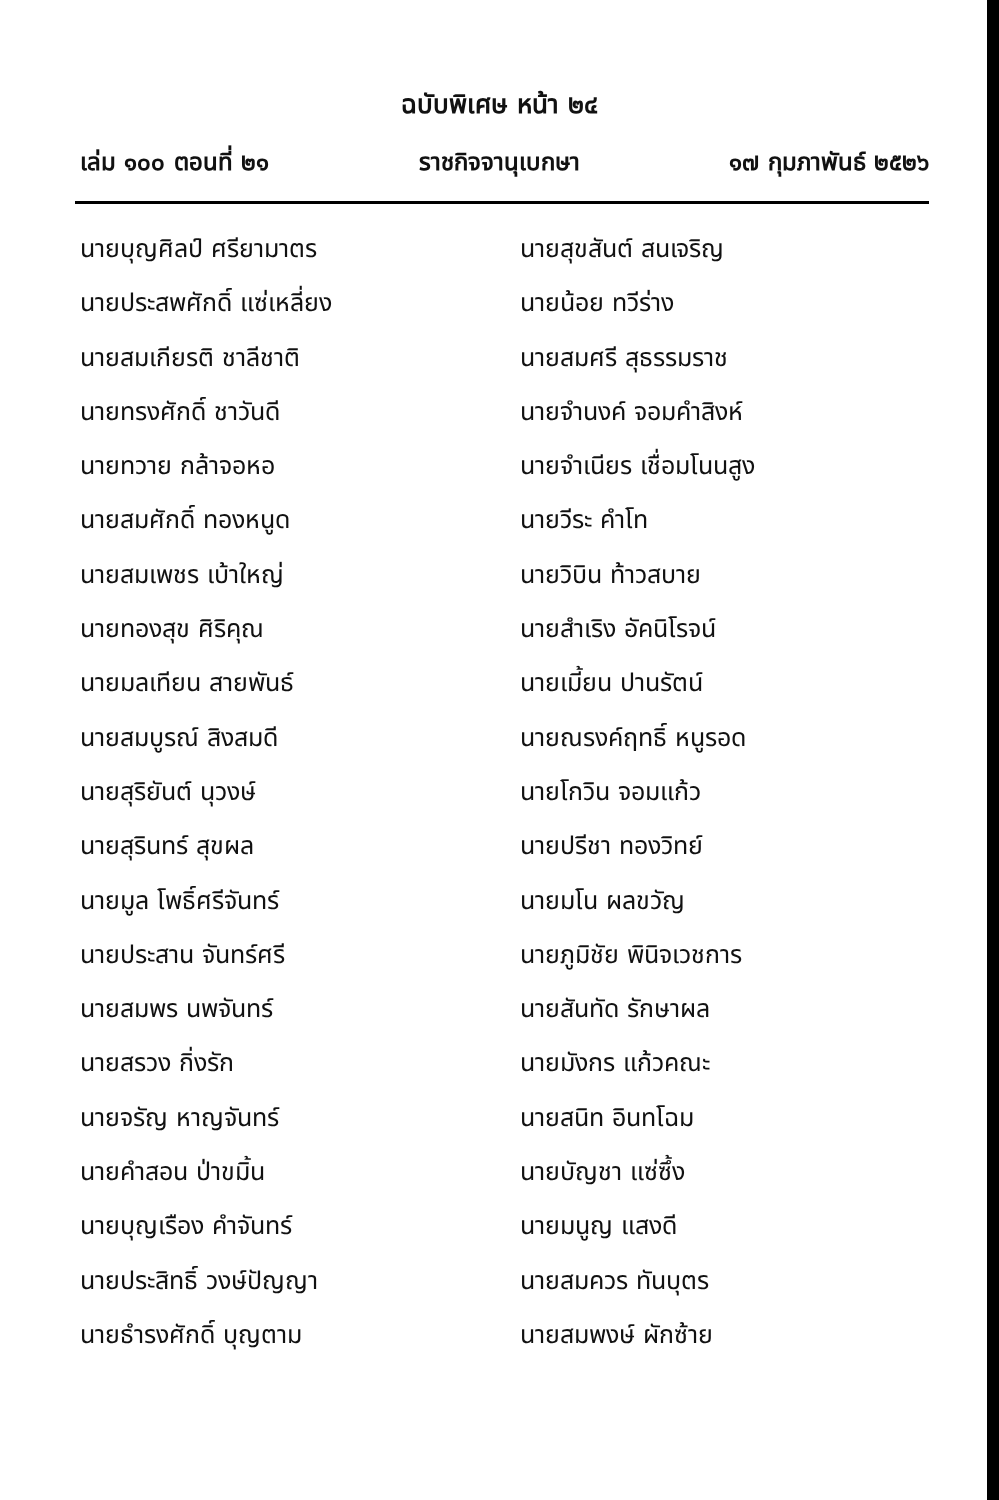ฉบับพิเศษ หน้า ๒๔
เล่ม ๑๐๐ ตอนที่ ๒๑ ราชกิจจานุเบกษา ๑๗ กุมภาพันธ์ ๒๕๒๖
นายบุญศิลป์ ศรียามาตร
นายสุขสันต์ สนเจริญ
นายประสพศักดิ์ แซ่เหลี่ยง
นายน้อย ทวีร่าง
นายสมเกียรติ ชาลีชาติ
นายสมศรี สุธรรมราช
นายทรงศักดิ์ ชาวันดี
นายจำนงค์ จอมคำสิงห์
นายทวาย กล้าจอหอ
นายจำเนียร เชื่อมโนนสูง
นายสมศักดิ์ ทองหนูด
นายวีระ คำโท
นายสมเพชร เบ้าใหญ่
นายวิบิน ท้าวสบาย
นายทองสุข ศิริคุณ
นายสำเริง อัคนิโรจน์
นายมลเทียน สายพันธ์
นายเมี้ยน ปานรัตน์
นายสมบูรณ์ สิงสมดี
นายณรงค์ฤทธิ์ หนูรอด
นายสุริยันต์ นุวงษ์
นายโกวิน จอมแก้ว
นายสุรินทร์ สุขผล
นายปรีชา ทองวิทย์
นายมูล โพธิ์ศรีจันทร์
นายมโน ผลขวัญ
นายประสาน จันทร์ศรี
นายภูมิชัย พินิจเวชการ
นายสมพร นพจันทร์
นายสันทัด รักษาผล
นายสรวง กิ่งรัก
นายมังกร แก้วคณะ
นายจรัญ หาญจันทร์
นายสนิท อินทโฉม
นายคำสอน ป่าขมิ้น
นายบัญชา แซ่ซึ้ง
นายบุญเรือง คำจันทร์
นายมนูญ แสงดี
นายประสิทธิ์ วงษ์ปัญญา
นายสมควร ทันบุตร
นายธำรงศักดิ์ บุญตาม
นายสมพงษ์ ผักซ้าย